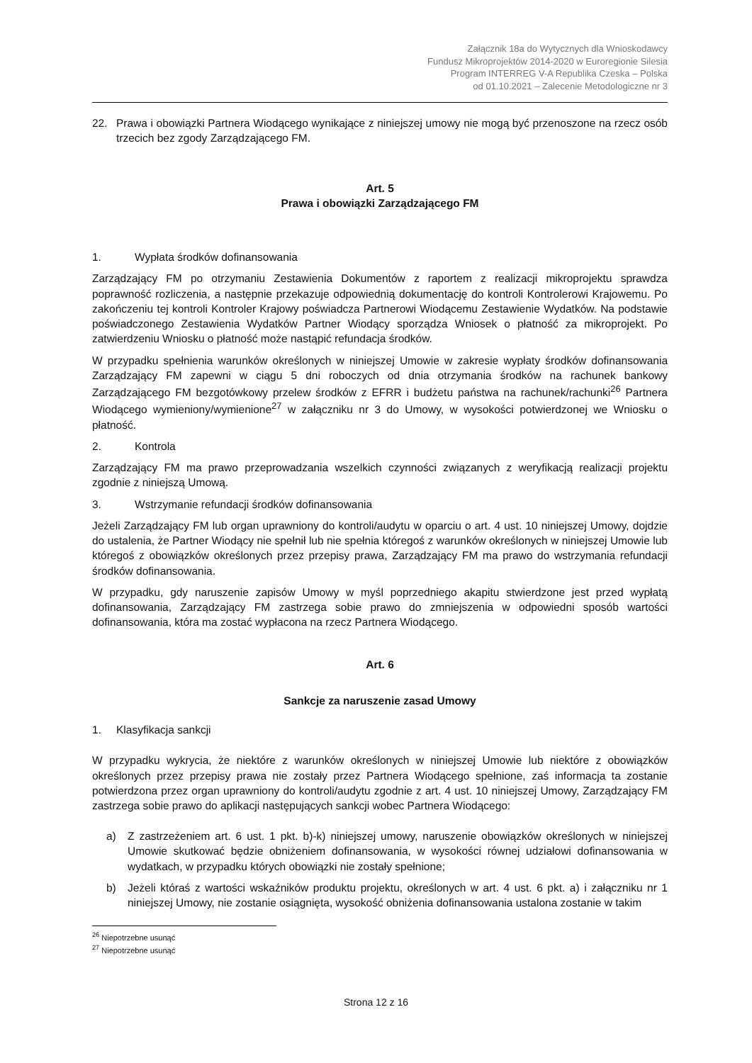Załącznik 18a do Wytycznych dla Wnioskodawcy
Fundusz Mikroprojektów 2014-2020 w Euroregionie Silesia
Program INTERREG V-A Republika Czeska – Polska
od 01.10.2021 – Zalecenie Metodologiczne nr 3
22. Prawa i obowiązki Partnera Wiodącego wynikające z niniejszej umowy nie mogą być przenoszone na rzecz osób trzecich bez zgody Zarządzającego FM.
Art. 5
Prawa i obowiązki Zarządzającego FM
1. Wypłata środków dofinansowania
Zarządzający FM po otrzymaniu Zestawienia Dokumentów z raportem z realizacji mikroprojektu sprawdza poprawność rozliczenia, a następnie przekazuje odpowiednią dokumentację do kontroli Kontrolerowi Krajowemu. Po zakończeniu tej kontroli Kontroler Krajowy poświadcza Partnerowi Wiodącemu Zestawienie Wydatków. Na podstawie poświadczonego Zestawienia Wydatków Partner Wiodący sporządza Wniosek o płatność za mikroprojekt. Po zatwierdzeniu Wniosku o płatność może nastąpić refundacja środków.
W przypadku spełnienia warunków określonych w niniejszej Umowie w zakresie wypłaty środków dofinansowania Zarządzający FM zapewni w ciągu 5 dni roboczych od dnia otrzymania środków na rachunek bankowy Zarządzającego FM bezgotówkowy przelew środków z EFRR i budżetu państwa na rachunek/rachunki<sup>26</sup> Partnera Wiodącego wymieniony/wymienione<sup>27</sup> w załączniku nr 3 do Umowy, w wysokości potwierdzonej we Wniosku o płatność.
2. Kontrola
Zarządzający FM ma prawo przeprowadzania wszelkich czynności związanych z weryfikacją realizacji projektu zgodnie z niniejszą Umową.
3. Wstrzymanie refundacji środków dofinansowania
Jeżeli Zarządzający FM lub organ uprawniony do kontroli/audytu w oparciu o art. 4 ust. 10 niniejszej Umowy, dojdzie do ustalenia, że Partner Wiodący nie spełnił lub nie spełnia któregoś z warunków określonych w niniejszej Umowie lub któregoś z obowiązków określonych przez przepisy prawa, Zarządzający FM ma prawo do wstrzymania refundacji środków dofinansowania.
W przypadku, gdy naruszenie zapisów Umowy w myśl poprzedniego akapitu stwierdzone jest przed wypłatą dofinansowania, Zarządzający FM zastrzega sobie prawo do zmniejszenia w odpowiedni sposób wartości dofinansowania, która ma zostać wypłacona na rzecz Partnera Wiodącego.
Art. 6
Sankcje za naruszenie zasad Umowy
1. Klasyfikacja sankcji
W przypadku wykrycia, że niektóre z warunków określonych w niniejszej Umowie lub niektóre z obowiązków określonych przez przepisy prawa nie zostały przez Partnera Wiodącego spełnione, zaś informacja ta zostanie potwierdzona przez organ uprawniony do kontroli/audytu zgodnie z art. 4 ust. 10 niniejszej Umowy, Zarządzający FM zastrzega sobie prawo do aplikacji następujących sankcji wobec Partnera Wiodącego:
a) Z zastrzeżeniem art. 6 ust. 1 pkt. b)-k) niniejszej umowy, naruszenie obowiązków określonych w niniejszej Umowie skutkować będzie obniżeniem dofinansowania, w wysokości równej udziałowi dofinansowania w wydatkach, w przypadku których obowiązki nie zostały spełnione;
b) Jeżeli któraś z wartości wskaźników produktu projektu, określonych w art. 4 ust. 6 pkt. a) i załączniku nr 1 niniejszej Umowy, nie zostanie osiągnięta, wysokość obniżenia dofinansowania ustalona zostanie w takim
<sup>26</sup> Niepotrzebne usunąć
<sup>27</sup> Niepotrzebne usunąć
Strona 12 z 16